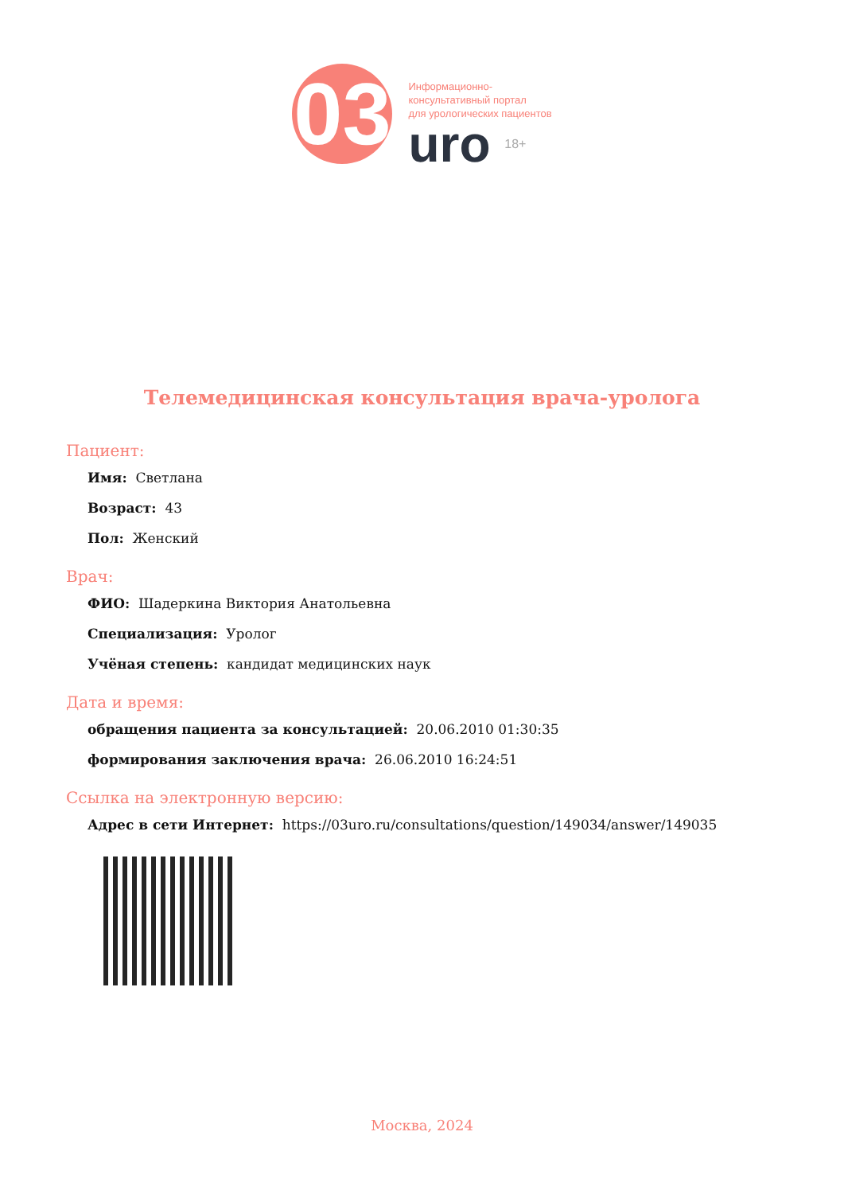03
Информационно-
консультативный портал
для урологических пациентов
uro 18+
Телемедицинская консультация врача-уролога
Пациент:
Имя: Светлана
Возраст: 43
Пол: Женский
Врач:
ФИО: Шадеркина Виктория Анатольевна
Специализация: Уролог
Учёная степень: кандидат медицинских наук
Дата и время:
обращения пациента за консультацией: 20.06.2010 01:30:35
формирования заключения врача: 26.06.2010 16:24:51
Ссылка на электронную версию:
Адрес в сети Интернет: https://03uro.ru/consultations/question/149034/answer/149035
Москва, 2024